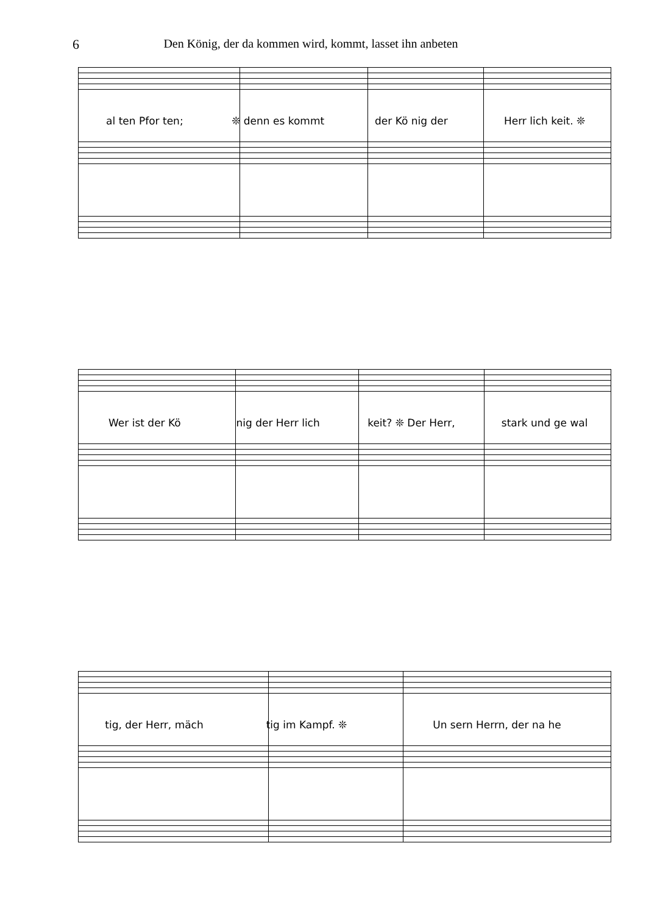6 Den König, der da kommen wird, kommt, lasset ihn anbeten
al ten Pfor ten; ❊ denn es kommt der Kö nig der Herr lich keit. ❊
Wer ist der Kö nig der Herr lich keit? ❊ Der Herr, stark und ge wal
tig, der Herr, mäch tig im Kampf. ❊ Un sern Herrn, der na he